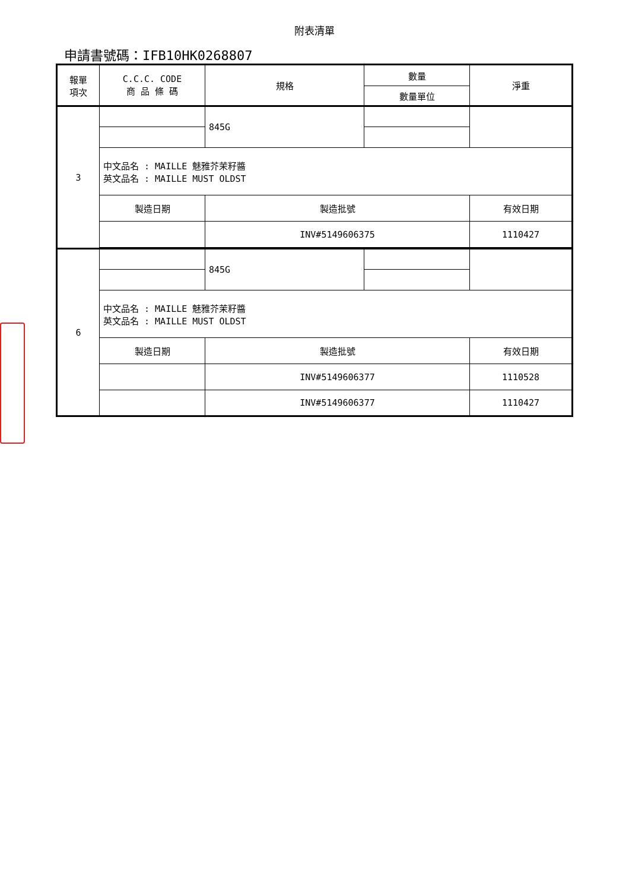附表清單
申請書號碼：IFB10HK0268807
| 報單 項次 | C.C.C. CODE 商 品 條 碼 | 規格 | 數量 | 淨重 |
| --- | --- | --- | --- | --- |
| | | | 數量單位 | |
| 3 | | 845G | | |
| | 中文品名 : MAILLE 魅雅芥茉籽醬 英文品名 : MAILLE MUST OLDST | | | |
| | 製造日期 | 製造批號 | | 有效日期 |
| | | INV#5149606375 | | 1110427 |
| 6 | | 845G | | |
| | 中文品名 : MAILLE 魅雅芥茉籽醬 英文品名 : MAILLE MUST OLDST | | | |
| | 製造日期 | 製造批號 | | 有效日期 |
| | | INV#5149606377 | | 1110528 |
| | | INV#5149606377 | | 1110427 |